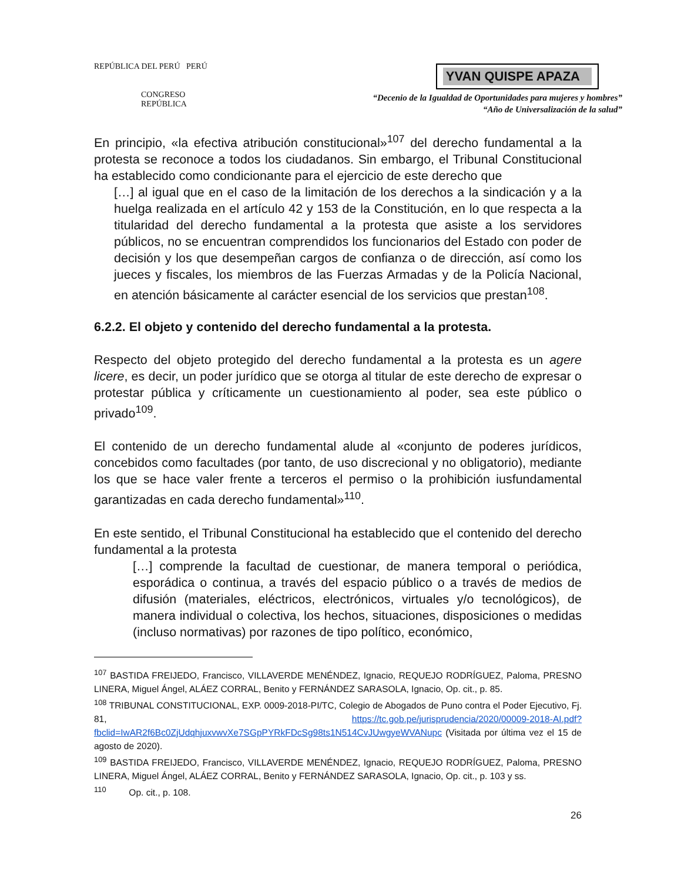REPÚBLICA DEL PERÚ PERÚ
CONGRESO
REPÚBLICA
YVAN QUISPE APAZA
“Decenio de la Igualdad de Oportunidades para mujeres y hombres”
“Año de Universalización de la salud”
En principio, «la efectiva atribución constitucional»<sup>107</sup> del derecho fundamental a la protesta se reconoce a todos los ciudadanos. Sin embargo, el Tribunal Constitucional ha establecido como condicionante para el ejercicio de este derecho que
[…] al igual que en el caso de la limitación de los derechos a la sindicación y a la huelga realizada en el artículo 42 y 153 de la Constitución, en lo que respecta a la titularidad del derecho fundamental a la protesta que asiste a los servidores públicos, no se encuentran comprendidos los funcionarios del Estado con poder de decisión y los que desempeñan cargos de confianza o de dirección, así como los jueces y fiscales, los miembros de las Fuerzas Armadas y de la Policía Nacional, en atención básicamente al carácter esencial de los servicios que prestan<sup>108</sup>.
6.2.2. El objeto y contenido del derecho fundamental a la protesta.
Respecto del objeto protegido del derecho fundamental a la protesta es un agere licere, es decir, un poder jurídico que se otorga al titular de este derecho de expresar o protestar pública y críticamente un cuestionamiento al poder, sea este público o privado<sup>109</sup>.
El contenido de un derecho fundamental alude al «conjunto de poderes jurídicos, concebidos como facultades (por tanto, de uso discrecional y no obligatorio), mediante los que se hace valer frente a terceros el permiso o la prohibición iusfundamental garantizadas en cada derecho fundamental»<sup>110</sup>.
En este sentido, el Tribunal Constitucional ha establecido que el contenido del derecho fundamental a la protesta
[…] comprende la facultad de cuestionar, de manera temporal o periódica, esporádica o continua, a través del espacio público o a través de medios de difusión (materiales, eléctricos, electrónicos, virtuales y/o tecnológicos), de manera individual o colectiva, los hechos, situaciones, disposiciones o medidas (incluso normativas) por razones de tipo político, económico,
<sup>107</sup> BASTIDA FREIJEDO, Francisco, VILLAVERDE MENÉNDEZ, Ignacio, REQUEJO RODRÍGUEZ, Paloma, PRESNO LINERA, Miguel Ángel, ALÁEZ CORRAL, Benito y FERNÁNDEZ SARASOLA, Ignacio, Op. cit., p. 85.
<sup>108</sup> TRIBUNAL CONSTITUCIONAL, EXP. 0009-2018-PI/TC, Colegio de Abogados de Puno contra el Poder Ejecutivo, Fj. 81, https://tc.gob.pe/jurisprudencia/2020/00009-2018-AI.pdf?fbclid=IwAR2f6Bc0ZjUdqhjuxvwvXe7SGpPYRkFDcSg98ts1N514CvJUwgyeWVANupc (Visitada por última vez el 15 de agosto de 2020).
<sup>109</sup> BASTIDA FREIJEDO, Francisco, VILLAVERDE MENÉNDEZ, Ignacio, REQUEJO RODRÍGUEZ, Paloma, PRESNO LINERA, Miguel Ángel, ALÁEZ CORRAL, Benito y FERNÁNDEZ SARASOLA, Ignacio, Op. cit., p. 103 y ss.
<sup>110</sup> Op. cit., p. 108.
26